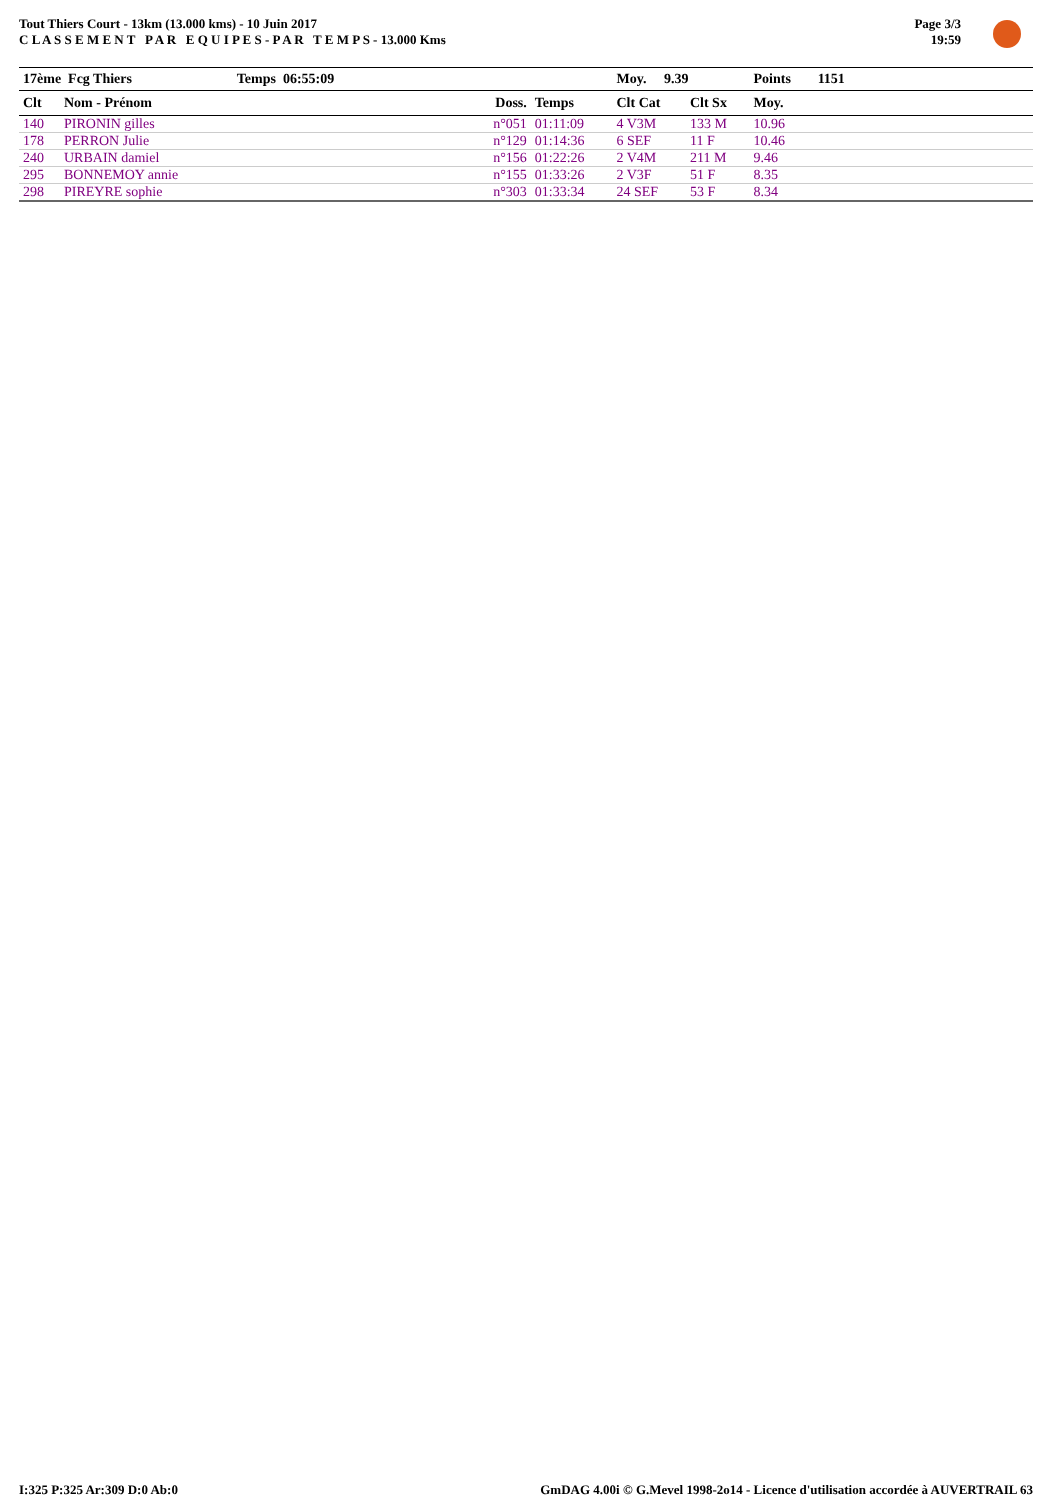Tout Thiers Court - 13km (13.000 kms) - 10 Juin 2017
C L A S S E M E N T P A R E Q U I P E S - P A R T E M P S - 13.000 Kms
Page 3/3
19:59
| 17ème Fcg Thiers | | Temps 06:55:09 | | Moy. 9.39 | | Points | 1151 | |
| Clt | Nom - Prénom | Doss. | Temps | Clt Cat | Clt Sx | Moy. | | |
| 140 | PIRONIN gilles | n°051 | 01:11:09 | 4 V3M | 133 M | 10.96 | | |
| 178 | PERRON Julie | n°129 | 01:14:36 | 6 SEF | 11 F | 10.46 | | |
| 240 | URBAIN damiel | n°156 | 01:22:26 | 2 V4M | 211 M | 9.46 | | |
| 295 | BONNEMOY annie | n°155 | 01:33:26 | 2 V3F | 51 F | 8.35 | | |
| 298 | PIREYRE sophie | n°303 | 01:33:34 | 24 SEF | 53 F | 8.34 | | |
I:325 P:325 Ar:309 D:0 Ab:0 GmDAG 4.00i © G.Mevel 1998-2o14 - Licence d'utilisation accordée à AUVERTRAIL 63